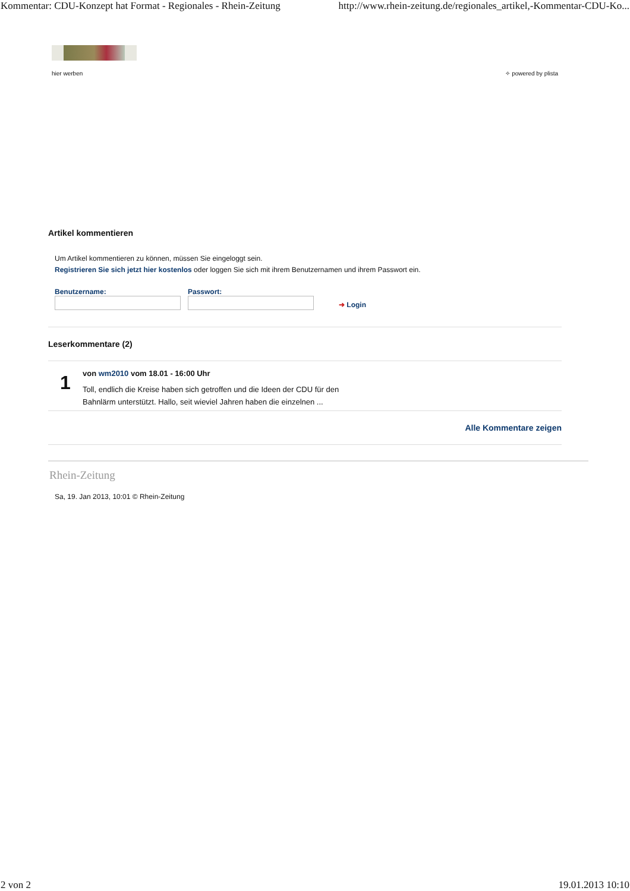Kommentar: CDU-Konzept hat Format - Regionales - Rhein-Zeitung http://www.rhein-zeitung.de/regionales_artikel,-Kommentar-CDU-Ko...
hier werben ✧ powered by plista
Artikel kommentieren
Um Artikel kommentieren zu können, müssen Sie eingeloggt sein.
Registrieren Sie sich jetzt hier kostenlos oder loggen Sie sich mit ihrem Benutzernamen und ihrem Passwort ein.
Benutzername:
Passwort:
➜ Login
Leserkommentare (2)
1
von wm2010 vom 18.01 - 16:00 Uhr
Toll, endlich die Kreise haben sich getroffen und die Ideen der CDU für den
Bahnlärm unterstützt. Hallo, seit wieviel Jahren haben die einzelnen ...
Alle Kommentare zeigen
Rhein-Zeitung
Sa, 19. Jan 2013, 10:01 © Rhein-Zeitung
2 von 2 19.01.2013 10:10